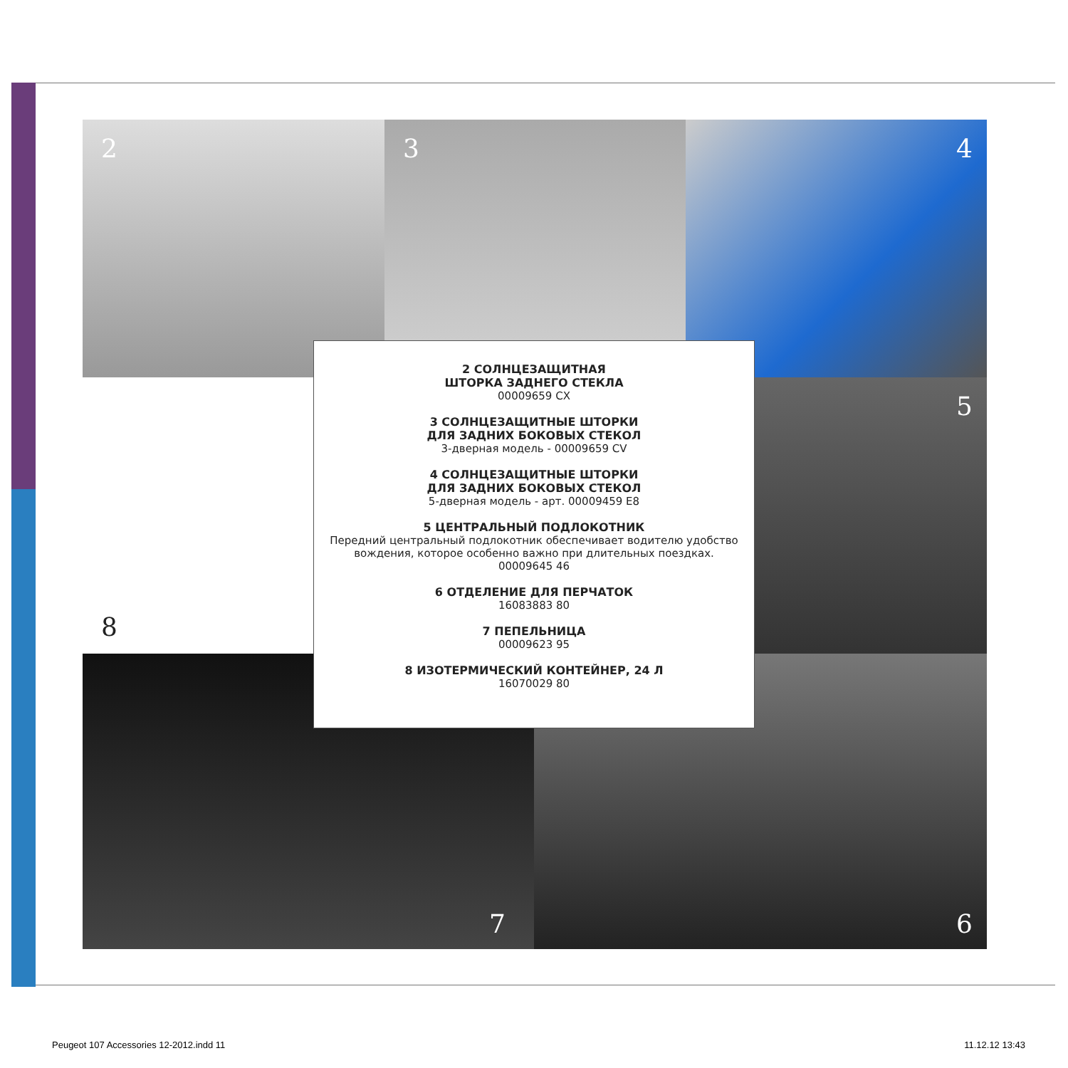2 3 4
8 5
7 6
2 СОЛНЦЕЗАЩИТНАЯ
ШТОРКА ЗАДНЕГО СТЕКЛА
00009659 CX
3 СОЛНЦЕЗАЩИТНЫЕ ШТОРКИ
ДЛЯ ЗАДНИХ БОКОВЫХ СТЕКОЛ
3-дверная модель - 00009659 CV
4 СОЛНЦЕЗАЩИТНЫЕ ШТОРКИ
ДЛЯ ЗАДНИХ БОКОВЫХ СТЕКОЛ
5-дверная модель - арт. 00009459 E8
5 ЦЕНТРАЛЬНЫЙ ПОДЛОКОТНИК
Передний центральный подлокотник обеспечивает водителю удобство вождения, которое особенно важно при длительных поездках.
00009645 46
6 ОТДЕЛЕНИЕ ДЛЯ ПЕРЧАТОК
16083883 80
7 ПЕПЕЛЬНИЦА
00009623 95
8 ИЗОТЕРМИЧЕСКИЙ КОНТЕЙНЕР, 24 Л
16070029 80
Peugeot 107 Accessories 12-2012.indd 11
11.12.12 13:43